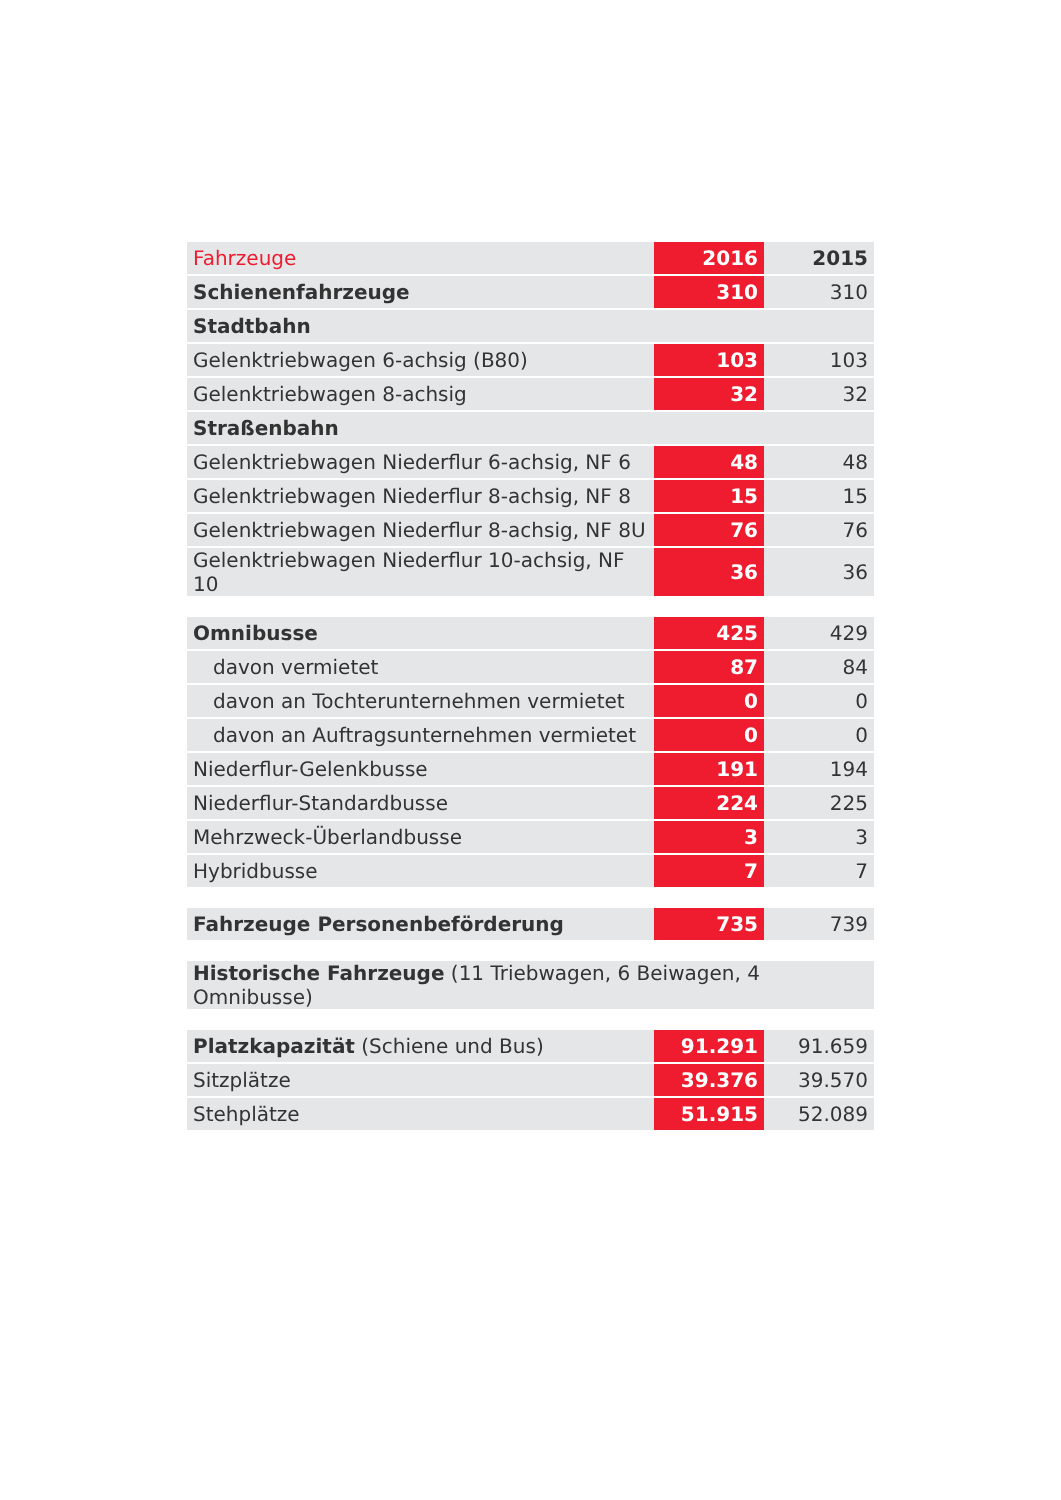| Fahrzeuge | 2016 | 2015 |
| --- | --- | --- |
| Schienenfahrzeuge | 310 | 310 |
| Stadtbahn | | |
| Gelenktriebwagen 6-achsig (B80) | 103 | 103 |
| Gelenktriebwagen 8-achsig | 32 | 32 |
| Straßenbahn | | |
| Gelenktriebwagen Niederflur 6-achsig, NF 6 | 48 | 48 |
| Gelenktriebwagen Niederflur 8-achsig, NF 8 | 15 | 15 |
| Gelenktriebwagen Niederflur 8-achsig, NF 8U | 76 | 76 |
| Gelenktriebwagen Niederflur 10-achsig, NF 10 | 36 | 36 |
| Omnibusse | 425 | 429 |
| davon vermietet | 87 | 84 |
| davon an Tochterunternehmen vermietet | 0 | 0 |
| davon an Auftragsunternehmen vermietet | 0 | 0 |
| Niederflur-Gelenkbusse | 191 | 194 |
| Niederflur-Standardbusse | 224 | 225 |
| Mehrzweck-Überlandbusse | 3 | 3 |
| Hybridbusse | 7 | 7 |
| Fahrzeuge Personenbeförderung | 735 | 739 |
| Historische Fahrzeuge (11 Triebwagen, 6 Beiwagen, 4 Omnibusse) |
| Platzkapazität (Schiene und Bus) | 91.291 | 91.659 |
| Sitzplätze | 39.376 | 39.570 |
| Stehplätze | 51.915 | 52.089 |